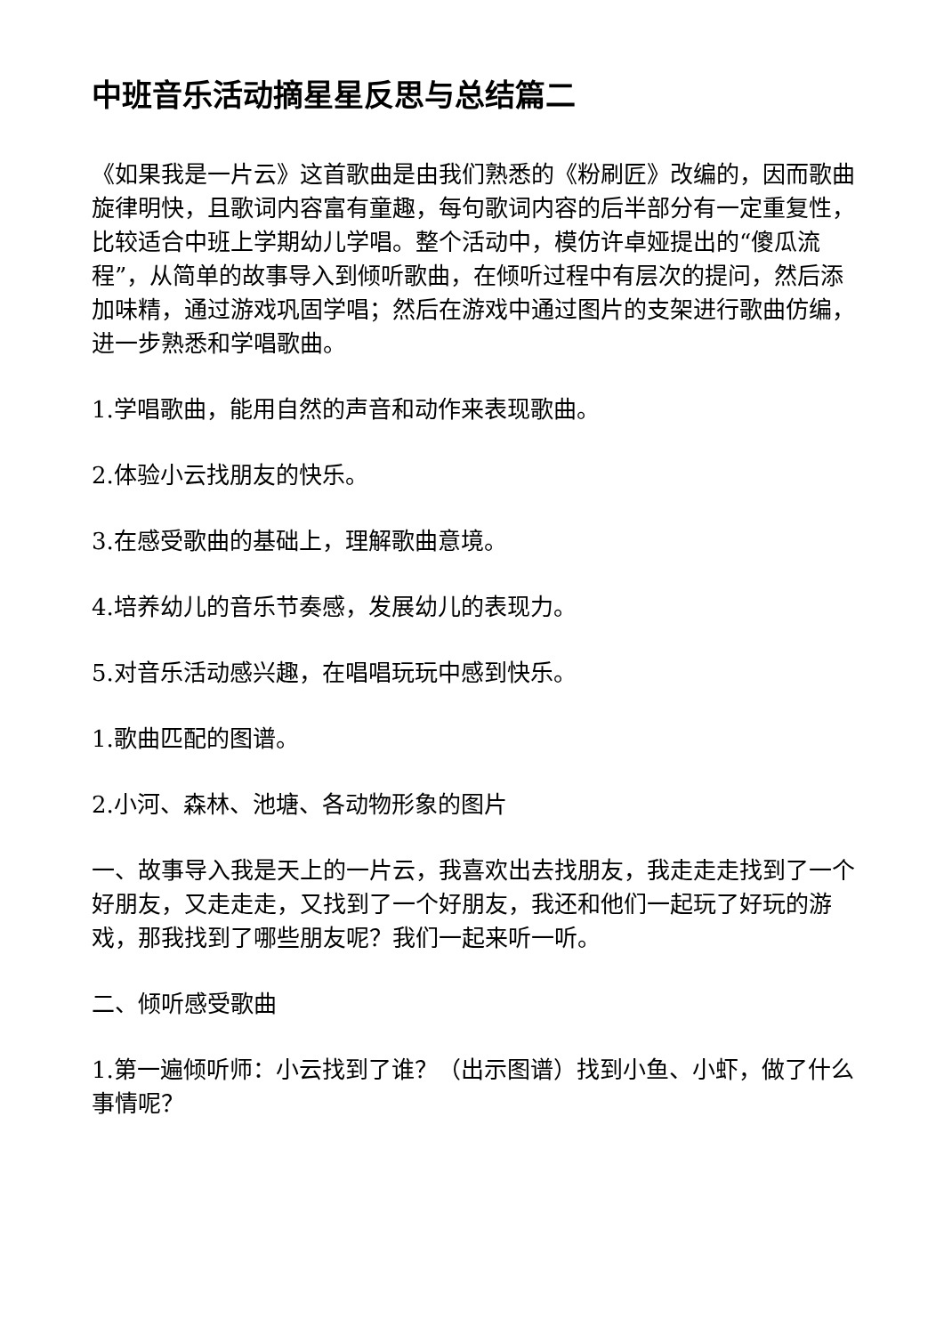中班音乐活动摘星星反思与总结篇二
《如果我是一片云》这首歌曲是由我们熟悉的《粉刷匠》改编的，因而歌曲旋律明快，且歌词内容富有童趣，每句歌词内容的后半部分有一定重复性，比较适合中班上学期幼儿学唱。整个活动中，模仿许卓娅提出的“傻瓜流程”，从简单的故事导入到倾听歌曲，在倾听过程中有层次的提问，然后添加味精，通过游戏巩固学唱；然后在游戏中通过图片的支架进行歌曲仿编，进一步熟悉和学唱歌曲。
1.学唱歌曲，能用自然的声音和动作来表现歌曲。
2.体验小云找朋友的快乐。
3.在感受歌曲的基础上，理解歌曲意境。
4.培养幼儿的音乐节奏感，发展幼儿的表现力。
5.对音乐活动感兴趣，在唱唱玩玩中感到快乐。
1.歌曲匹配的图谱。
2.小河、森林、池塘、各动物形象的图片
一、故事导入我是天上的一片云，我喜欢出去找朋友，我走走走找到了一个好朋友，又走走走，又找到了一个好朋友，我还和他们一起玩了好玩的游戏，那我找到了哪些朋友呢？我们一起来听一听。
二、倾听感受歌曲
1.第一遍倾听师：小云找到了谁？（出示图谱）找到小鱼、小虾，做了什么事情呢？